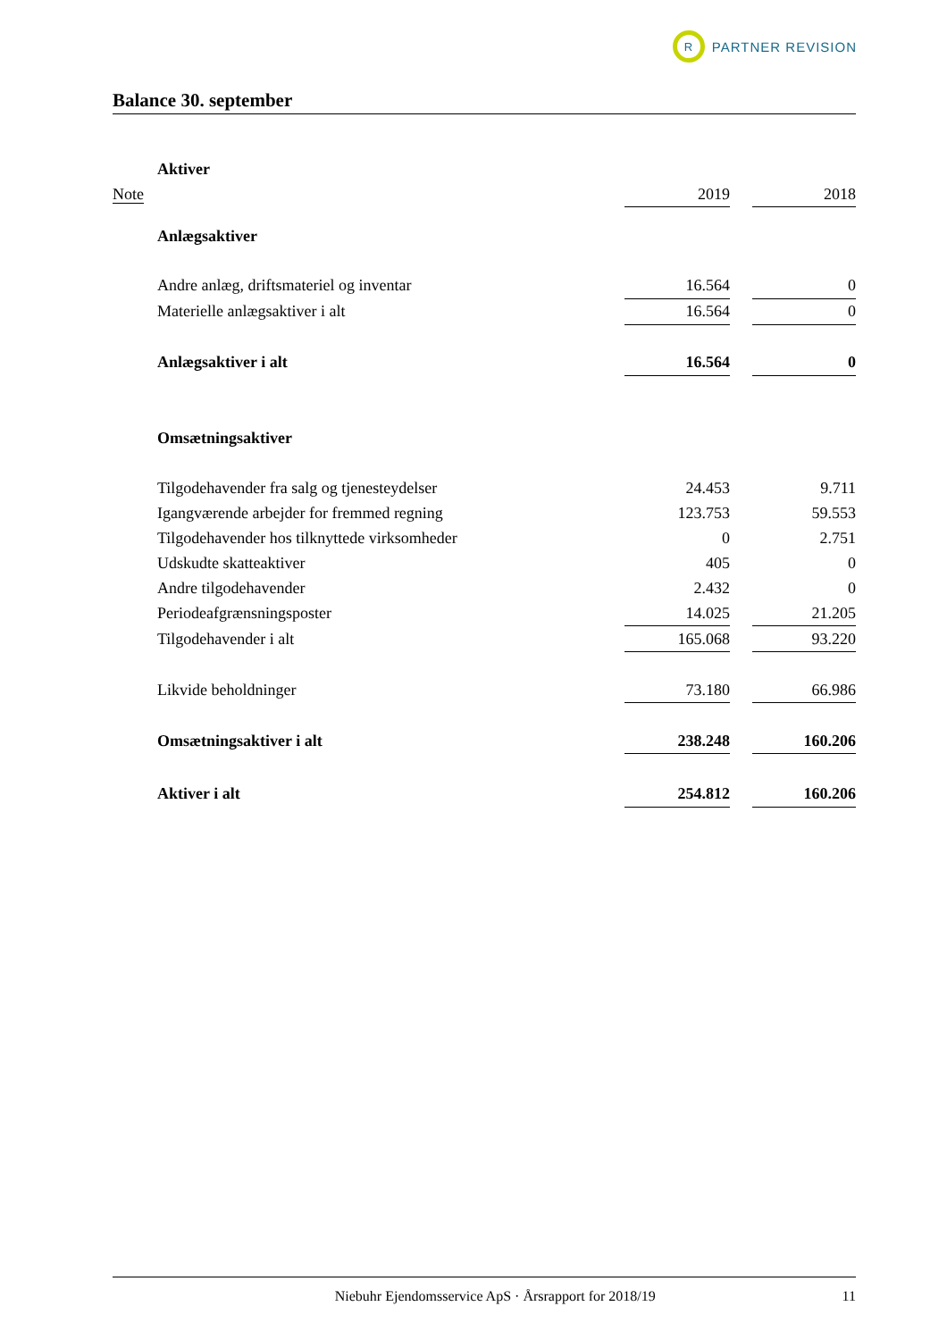R
PARTNER REVISION
Balance 30. september
| | Aktiver | | | |
| Note | | 2019 | | 2018 |
| | Anlægsaktiver | | | |
| | Andre anlæg, driftsmateriel og inventar | 16.564 | | 0 |
| | Materielle anlægsaktiver i alt | 16.564 | | 0 |
| | Anlægsaktiver i alt | 16.564 | | 0 |
| | Omsætningsaktiver | | | |
| | Tilgodehavender fra salg og tjenesteydelser | 24.453 | | 9.711 |
| | Igangværende arbejder for fremmed regning | 123.753 | | 59.553 |
| | Tilgodehavender hos tilknyttede virksomheder | 0 | | 2.751 |
| | Udskudte skatteaktiver | 405 | | 0 |
| | Andre tilgodehavender | 2.432 | | 0 |
| | Periodeafgrænsningsposter | 14.025 | | 21.205 |
| | Tilgodehavender i alt | 165.068 | | 93.220 |
| | Likvide beholdninger | 73.180 | | 66.986 |
| | Omsætningsaktiver i alt | 238.248 | | 160.206 |
| | Aktiver i alt | 254.812 | | 160.206 |
Niebuhr Ejendomsservice ApS · Årsrapport for 2018/19 11